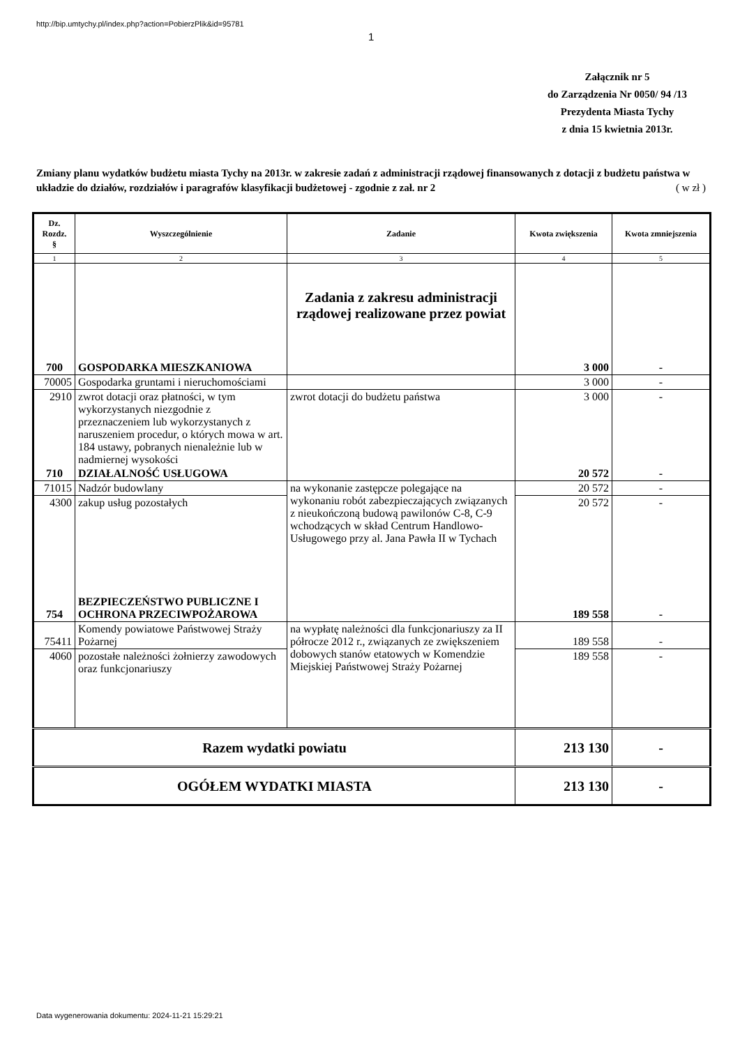http://bip.umtychy.pl/index.php?action=PobierzPlik&id=95781
1
Załącznik nr 5
do Zarządzenia Nr 0050/ 94 /13
Prezydenta Miasta Tychy
z dnia 15 kwietnia 2013r.
Zmiany planu wydatków budżetu miasta Tychy na 2013r. w zakresie zadań z administracji rządowej finansowanych z dotacji z budżetu państwa w układzie do działów, rozdziałów i paragrafów klasyfikacji budżetowej - zgodnie z zał. nr 2 ( w zł )
| Dz. Rozdz. § | Wyszczególnienie | Zadanie | Kwota zwiększenia | Kwota zmniejszenia |
| --- | --- | --- | --- | --- |
| 1 | 2 | 3 | 4 | 5 |
| 700 | GOSPODARKA MIESZKANIOWA | Zadania z zakresu administracji rządowej realizowane przez powiat | 3 000 | - |
| 70005 | Gospodarka gruntami i nieruchomościami | | 3 000 | - |
| 2910 | zwrot dotacji oraz płatności, w tym wykorzystanych niezgodnie z przeznaczeniem lub wykorzystanych z naruszeniem procedur, o których mowa w art. 184 ustawy, pobranych nienależnie lub w nadmiernej wysokości | zwrot dotacji do budżetu państwa | 3 000 | - |
| 710 | DZIAŁALNOŚĆ USŁUGOWA | | 20 572 | - |
| 71015 | Nadzór budowlany | na wykonanie zastępcze polegające na wykonaniu robót zabezpieczających związanych z nieukończoną budową pawilonów C-8, C-9 wchodzących w skład Centrum Handlowo-Usługowego przy al. Jana Pawła II w Tychach | 20 572 | - |
| 4300 | zakup usług pozostałych | | 20 572 | - |
| 754 | BEZPIECZEŃSTWO PUBLICZNE I OCHRONA PRZECIWPOŻAROWA | | 189 558 | - |
| 75411 | Komendy powiatowe Państwowej Straży Pożarnej | na wypłatę należności dla funkcjonariuszy za II półrocze 2012 r., związanych ze zwiększeniem dobowych stanów etatowych w Komendzie Miejskiej Państwowej Straży Pożarnej | 189 558 | - |
| 4060 | pozostałe należności żołnierzy zawodowych oraz funkcjonariuszy | | 189 558 | - |
| Razem wydatki powiatu | | | 213 130 | - |
| OGÓŁEM WYDATKI MIASTA | | | 213 130 | - |
Data wygenerowania dokumentu: 2024-11-21 15:29:21